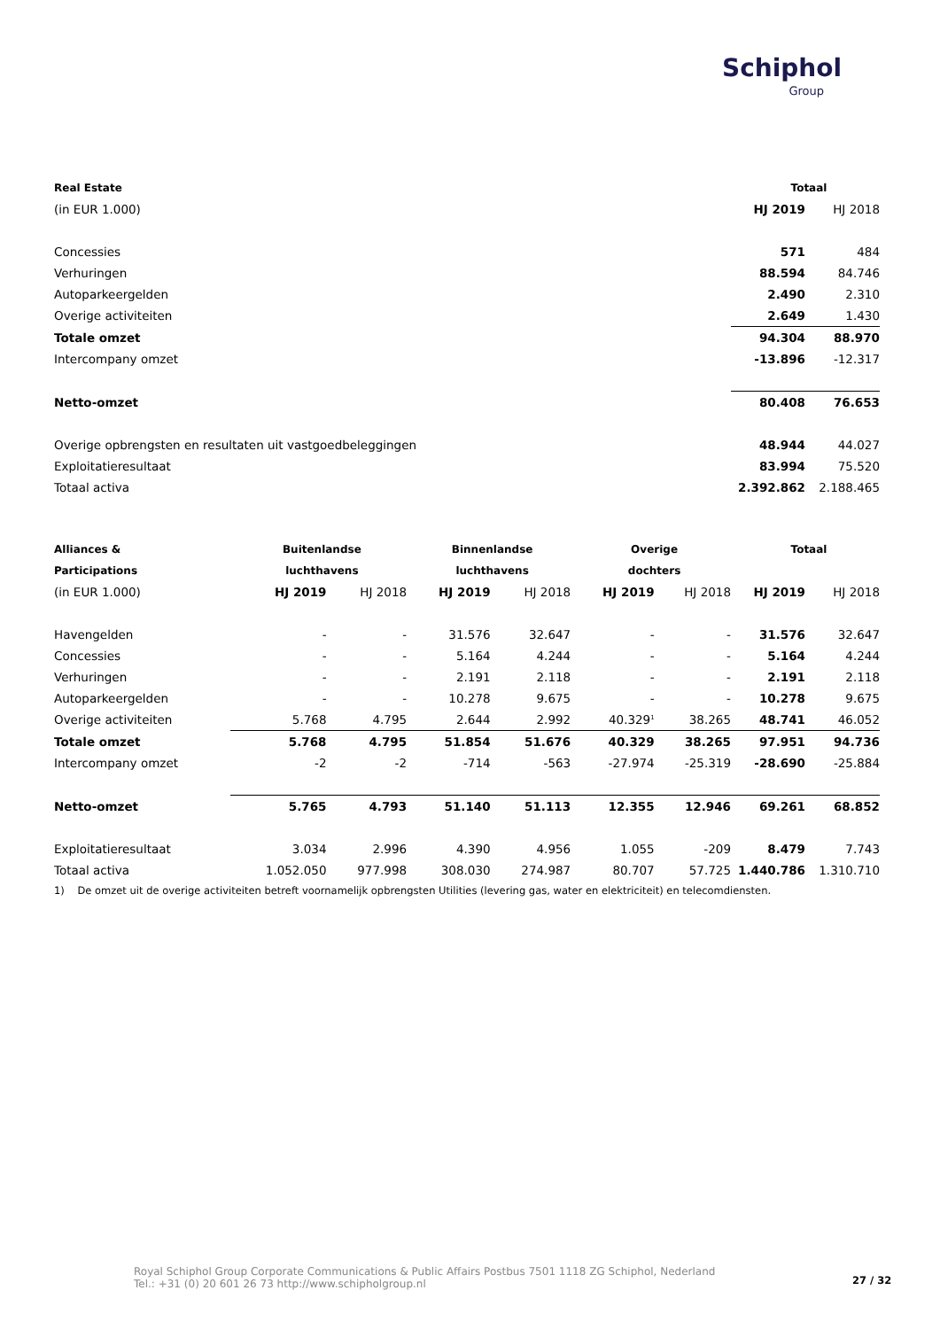Schiphol
Group
| Real Estate | Totaal | |
| --- | --- | --- |
| (in EUR 1.000) | HJ 2019 | HJ 2018 |
| Concessies | 571 | 484 |
| Verhuringen | 88.594 | 84.746 |
| Autoparkeergelden | 2.490 | 2.310 |
| Overige activiteiten | 2.649 | 1.430 |
| Totale omzet | 94.304 | 88.970 |
| Intercompany omzet | -13.896 | -12.317 |
| Netto-omzet | 80.408 | 76.653 |
| Overige opbrengsten en resultaten uit vastgoedbeleggingen | 48.944 | 44.027 |
| Exploitatieresultaat | 83.994 | 75.520 |
| Totaal activa | 2.392.862 | 2.188.465 |
| Alliances & | Buitenlandse | | Binnenlandse | | Overige | | Totaal | |
| --- | --- | --- | --- | --- | --- | --- | --- | --- |
| Participations | luchthavens | | luchthavens | | dochters | | | |
| (in EUR 1.000) | HJ 2019 | HJ 2018 | HJ 2019 | HJ 2018 | HJ 2019 | HJ 2018 | HJ 2019 | HJ 2018 |
| Havengelden | - | - | 31.576 | 32.647 | - | - | 31.576 | 32.647 |
| Concessies | - | - | 5.164 | 4.244 | - | - | 5.164 | 4.244 |
| Verhuringen | - | - | 2.191 | 2.118 | - | - | 2.191 | 2.118 |
| Autoparkeergelden | - | - | 10.278 | 9.675 | - | - | 10.278 | 9.675 |
| Overige activiteiten | 5.768 | 4.795 | 2.644 | 2.992 | 40.329<sup>1</sup> | 38.265 | 48.741 | 46.052 |
| Totale omzet | 5.768 | 4.795 | 51.854 | 51.676 | 40.329 | 38.265 | 97.951 | 94.736 |
| Intercompany omzet | -2 | -2 | -714 | -563 | -27.974 | -25.319 | -28.690 | -25.884 |
| Netto-omzet | 5.765 | 4.793 | 51.140 | 51.113 | 12.355 | 12.946 | 69.261 | 68.852 |
| Exploitatieresultaat | 3.034 | 2.996 | 4.390 | 4.956 | 1.055 | -209 | 8.479 | 7.743 |
| Totaal activa | 1.052.050 | 977.998 | 308.030 | 274.987 | 80.707 | 57.725 | 1.440.786 | 1.310.710 |
1) De omzet uit de overige activiteiten betreft voornamelijk opbrengsten Utilities (levering gas, water en elektriciteit) en telecomdiensten.
Royal Schiphol Group Corporate Communications & Public Affairs Postbus 7501 1118 ZG Schiphol, Nederland
Tel.: +31 (0) 20 601 26 73 http://www.schipholgroup.nl
27 / 32